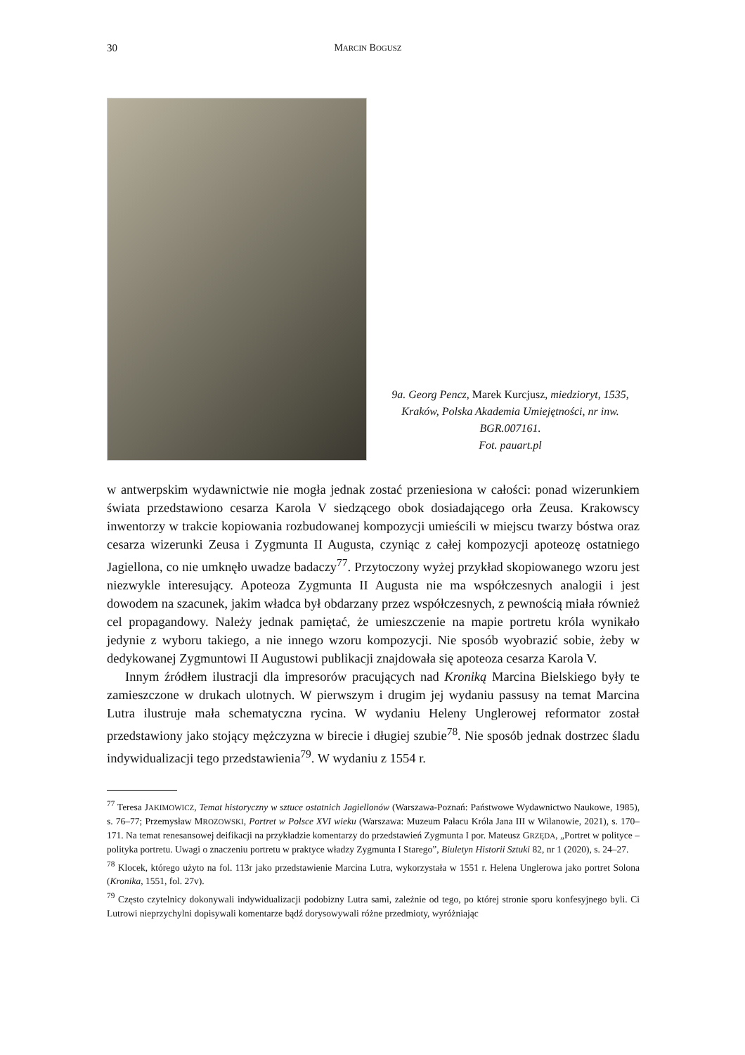30 MARCIN BOGUSZ
9a. Georg Pencz, Marek Kurcjusz, miedzioryt, 1535, Kraków, Polska Akademia Umiejętności, nr inw. BGR.007161.
Fot. pauart.pl
w antwerpskim wydawnictwie nie mogła jednak zostać przeniesiona w całości: ponad wizerunkiem świata przedstawiono cesarza Karola V siedzącego obok dosiadającego orła Zeusa. Krakowscy inwentorzy w trakcie kopiowania rozbudowanej kompozycji umieścili w miejscu twarzy bóstwa oraz cesarza wizerunki Zeusa i Zygmunta II Augusta, czyniąc z całej kompozycji apoteozę ostatniego Jagiellona, co nie umknęło uwadze badaczy<sup>77</sup>. Przytoczony wyżej przykład skopiowanego wzoru jest niezwykle interesujący. Apoteoza Zygmunta II Augusta nie ma współczesnych analogii i jest dowodem na szacunek, jakim władca był obdarzany przez współczesnych, z pewnością miała również cel propagandowy. Należy jednak pamiętać, że umieszczenie na mapie portretu króla wynikało jedynie z wyboru takiego, a nie innego wzoru kompozycji. Nie sposób wyobrazić sobie, żeby w dedykowanej Zygmuntowi II Augustowi publikacji znajdowała się apoteoza cesarza Karola V.
Innym źródłem ilustracji dla impresorów pracujących nad Kroniką Marcina Bielskiego były te zamieszczone w drukach ulotnych. W pierwszym i drugim jej wydaniu passusy na temat Marcina Lutra ilustruje mała schematyczna rycina. W wydaniu Heleny Unglerowej reformator został przedstawiony jako stojący mężczyzna w birecie i długiej szubie<sup>78</sup>. Nie sposób jednak dostrzec śladu indywidualizacji tego przedstawienia<sup>79</sup>. W wydaniu z 1554 r.
<sup>77</sup> Teresa JAKIMOWICZ, Temat historyczny w sztuce ostatnich Jagiellonów (Warszawa-Poznań: Państwowe Wydawnictwo Naukowe, 1985), s. 76–77; Przemysław MROZOWSKI, Portret w Polsce XVI wieku (Warszawa: Muzeum Pałacu Króla Jana III w Wilanowie, 2021), s. 170–171. Na temat renesansowej deifikacji na przykładzie komentarzy do przedstawień Zygmunta I por. Mateusz GRZĘDA, „Portret w polityce – polityka portretu. Uwagi o znaczeniu portretu w praktyce władzy Zygmunta I Starego”, Biuletyn Historii Sztuki 82, nr 1 (2020), s. 24–27.
<sup>78</sup> Klocek, którego użyto na fol. 113r jako przedstawienie Marcina Lutra, wykorzystała w 1551 r. Helena Unglerowa jako portret Solona (Kronika, 1551, fol. 27v).
<sup>79</sup> Często czytelnicy dokonywali indywidualizacji podobizny Lutra sami, zależnie od tego, po której stronie sporu konfesyjnego byli. Ci Lutrowi nieprzychylni dopisywali komentarze bądź dorysowywali różne przedmioty, wyróżniając